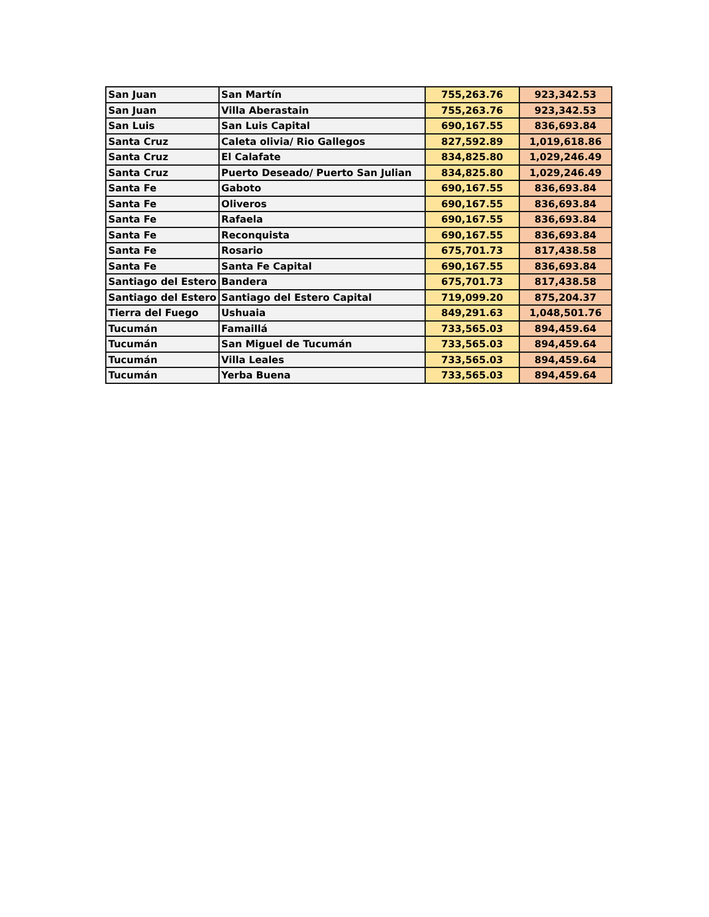| San Juan | San Martín | 755,263.76 | 923,342.53 |
| San Juan | Villa Aberastain | 755,263.76 | 923,342.53 |
| San Luis | San Luis Capital | 690,167.55 | 836,693.84 |
| Santa Cruz | Caleta olivia/ Rio Gallegos | 827,592.89 | 1,019,618.86 |
| Santa Cruz | El Calafate | 834,825.80 | 1,029,246.49 |
| Santa Cruz | Puerto Deseado/ Puerto San Julian | 834,825.80 | 1,029,246.49 |
| Santa Fe | Gaboto | 690,167.55 | 836,693.84 |
| Santa Fe | Oliveros | 690,167.55 | 836,693.84 |
| Santa Fe | Rafaela | 690,167.55 | 836,693.84 |
| Santa Fe | Reconquista | 690,167.55 | 836,693.84 |
| Santa Fe | Rosario | 675,701.73 | 817,438.58 |
| Santa Fe | Santa Fe Capital | 690,167.55 | 836,693.84 |
| Santiago del Estero | Bandera | 675,701.73 | 817,438.58 |
| Santiago del Estero | Santiago del Estero Capital | 719,099.20 | 875,204.37 |
| Tierra del Fuego | Ushuaia | 849,291.63 | 1,048,501.76 |
| Tucumán | Famaillá | 733,565.03 | 894,459.64 |
| Tucumán | San Miguel de Tucumán | 733,565.03 | 894,459.64 |
| Tucumán | Villa Leales | 733,565.03 | 894,459.64 |
| Tucumán | Yerba Buena | 733,565.03 | 894,459.64 |